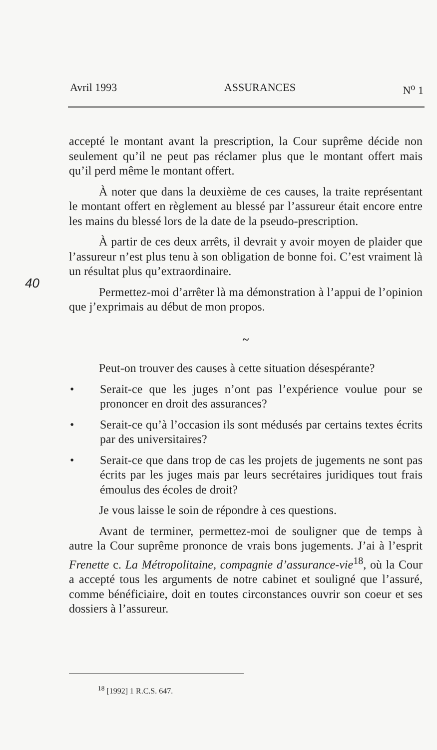Avril 1993 ASSURANCES N<sup>o</sup> 1
40
accepté le montant avant la prescription, la Cour suprême décide non seulement qu’il ne peut pas réclamer plus que le montant offert mais qu’il perd même le montant offert.
À noter que dans la deuxième de ces causes, la traite représentant le montant offert en règlement au blessé par l’assureur était encore entre les mains du blessé lors de la date de la pseudo-prescription.
À partir de ces deux arrêts, il devrait y avoir moyen de plaider que l’assureur n’est plus tenu à son obligation de bonne foi. C’est vraiment là un résultat plus qu’extraordinaire.
Permettez-moi d’arrêter là ma démonstration à l’appui de l’opinion que j’exprimais au début de mon propos.
~
Peut-on trouver des causes à cette situation désespérante?
• Serait-ce que les juges n’ont pas l’expérience voulue pour se prononcer en droit des assurances?
• Serait-ce qu’à l’occasion ils sont médusés par certains textes écrits par des universitaires?
• Serait-ce que dans trop de cas les projets de jugements ne sont pas écrits par les juges mais par leurs secrétaires juridiques tout frais émoulus des écoles de droit?
Je vous laisse le soin de répondre à ces questions.
Avant de terminer, permettez-moi de souligner que de temps à autre la Cour suprême prononce de vrais bons jugements. J’ai à l’esprit Frenette c. La Métropolitaine, compagnie d’assurance-vie<sup>18</sup>, où la Cour a accepté tous les arguments de notre cabinet et souligné que l’assuré, comme bénéficiaire, doit en toutes circonstances ouvrir son coeur et ses dossiers à l’assureur.
<sup>18</sup> [1992] 1 R.C.S. 647.